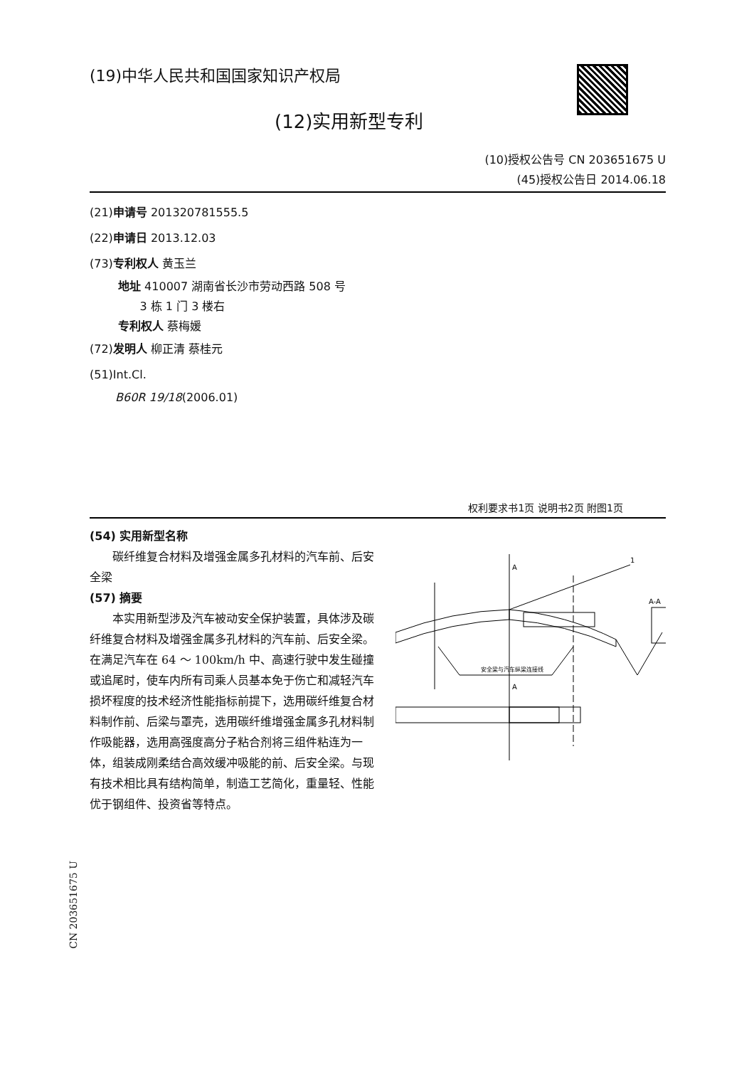(19)中华人民共和国国家知识产权局
(12)实用新型专利
(10)授权公告号 CN 203651675 U
(45)授权公告日 2014.06.18
(21)申请号 201320781555.5
(22)申请日 2013.12.03
(73)专利权人 黄玉兰
地址 410007 湖南省长沙市劳动西路 508 号
3 栋 1 门 3 楼右
专利权人 蔡梅媛
(72)发明人 柳正清 蔡桂元
(51)Int.Cl.
B60R 19/18(2006.01)
权利要求书1页 说明书2页 附图1页
(54) 实用新型名称
碳纤维复合材料及增强金属多孔材料的汽车前、后安全梁
(57) 摘要
本实用新型涉及汽车被动安全保护装置，具体涉及碳纤维复合材料及增强金属多孔材料的汽车前、后安全梁。在满足汽车在 64 ～ 100km/h 中、高速行驶中发生碰撞或追尾时，使车内所有司乘人员基本免于伤亡和减轻汽车损坏程度的技术经济性能指标前提下，选用碳纤维复合材料制作前、后梁与罩壳，选用碳纤维增强金属多孔材料制作吸能器，选用高强度高分子粘合剂将三组件粘连为一体，组装成刚柔结合高效缓冲吸能的前、后安全梁。与现有技术相比具有结构简单，制造工艺简化，重量轻、性能优于钢组件、投资省等特点。
A
A
1
A-A
安全梁与汽车纵梁连接线
CN 203651675 U